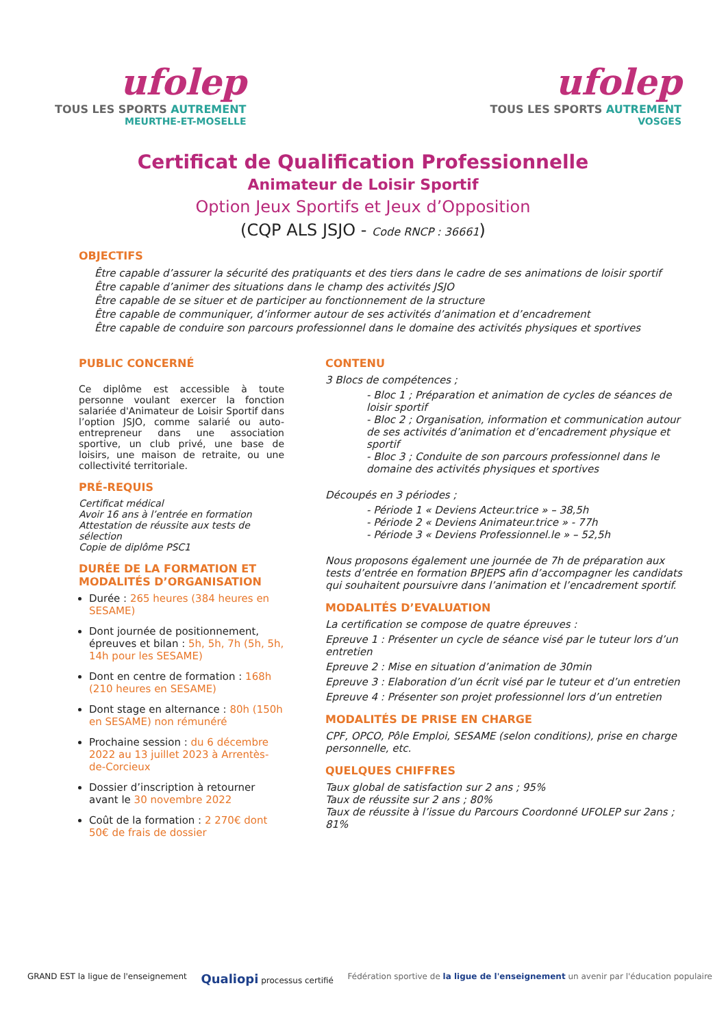ufolep
TOUS LES SPORTS AUTREMENT
MEURTHE-ET-MOSELLE
ufolep
TOUS LES SPORTS AUTREMENT
VOSGES
Certificat de Qualification Professionnelle
Animateur de Loisir Sportif
Option Jeux Sportifs et Jeux d’Opposition
(CQP ALS JSJO - Code RNCP : 36661)
OBJECTIFS
Être capable d’assurer la sécurité des pratiquants et des tiers dans le cadre de ses animations de loisir sportif
Être capable d’animer des situations dans le champ des activités JSJO
Être capable de se situer et de participer au fonctionnement de la structure
Être capable de communiquer, d’informer autour de ses activités d’animation et d’encadrement
Être capable de conduire son parcours professionnel dans le domaine des activités physiques et sportives
PUBLIC CONCERNÉ
Ce diplôme est accessible à toute personne voulant exercer la fonction salariée d'Animateur de Loisir Sportif dans l’option JSJO, comme salarié ou auto-entrepreneur dans une association sportive, un club privé, une base de loisirs, une maison de retraite, ou une collectivité territoriale.
PRÉ-REQUIS
Certificat médical
Avoir 16 ans à l’entrée en formation
Attestation de réussite aux tests de sélection
Copie de diplôme PSC1
DURÉE DE LA FORMATION ET MODALITÉS D’ORGANISATION
Durée : 265 heures (384 heures en SESAME)
Dont journée de positionnement, épreuves et bilan : 5h, 5h, 7h (5h, 5h, 14h pour les SESAME)
Dont en centre de formation : 168h (210 heures en SESAME)
Dont stage en alternance : 80h (150h en SESAME) non rémunéré
Prochaine session : du 6 décembre 2022 au 13 juillet 2023 à Arrentès-de-Corcieux
Dossier d’inscription à retourner avant le 30 novembre 2022
Coût de la formation : 2 270€ dont 50€ de frais de dossier
CONTENU
3 Blocs de compétences ;
- Bloc 1 ; Préparation et animation de cycles de séances de loisir sportif
- Bloc 2 ; Organisation, information et communication autour de ses activités d’animation et d’encadrement physique et sportif
- Bloc 3 ; Conduite de son parcours professionnel dans le domaine des activités physiques et sportives
Découpés en 3 périodes ;
- Période 1 « Deviens Acteur.trice » – 38,5h
- Période 2 « Deviens Animateur.trice » - 77h
- Période 3 « Deviens Professionnel.le » – 52,5h
Nous proposons également une journée de 7h de préparation aux tests d’entrée en formation BPJEPS afin d’accompagner les candidats qui souhaitent poursuivre dans l’animation et l’encadrement sportif.
MODALITÉS D’EVALUATION
La certification se compose de quatre épreuves :
Epreuve 1 : Présenter un cycle de séance visé par le tuteur lors d’un entretien
Epreuve 2 : Mise en situation d’animation de 30min
Epreuve 3 : Elaboration d’un écrit visé par le tuteur et d’un entretien
Epreuve 4 : Présenter son projet professionnel lors d’un entretien
MODALITÉS DE PRISE EN CHARGE
CPF, OPCO, Pôle Emploi, SESAME (selon conditions), prise en charge personnelle, etc.
QUELQUES CHIFFRES
Taux global de satisfaction sur 2 ans ; 95%
Taux de réussite sur 2 ans ; 80%
Taux de réussite à l’issue du Parcours Coordonné UFOLEP sur 2ans ; 81%
GRAND EST la ligue de l'enseignement
Qualiopi processus certifié Fédération sportive de la ligue de l'enseignement un avenir par l'éducation populaire